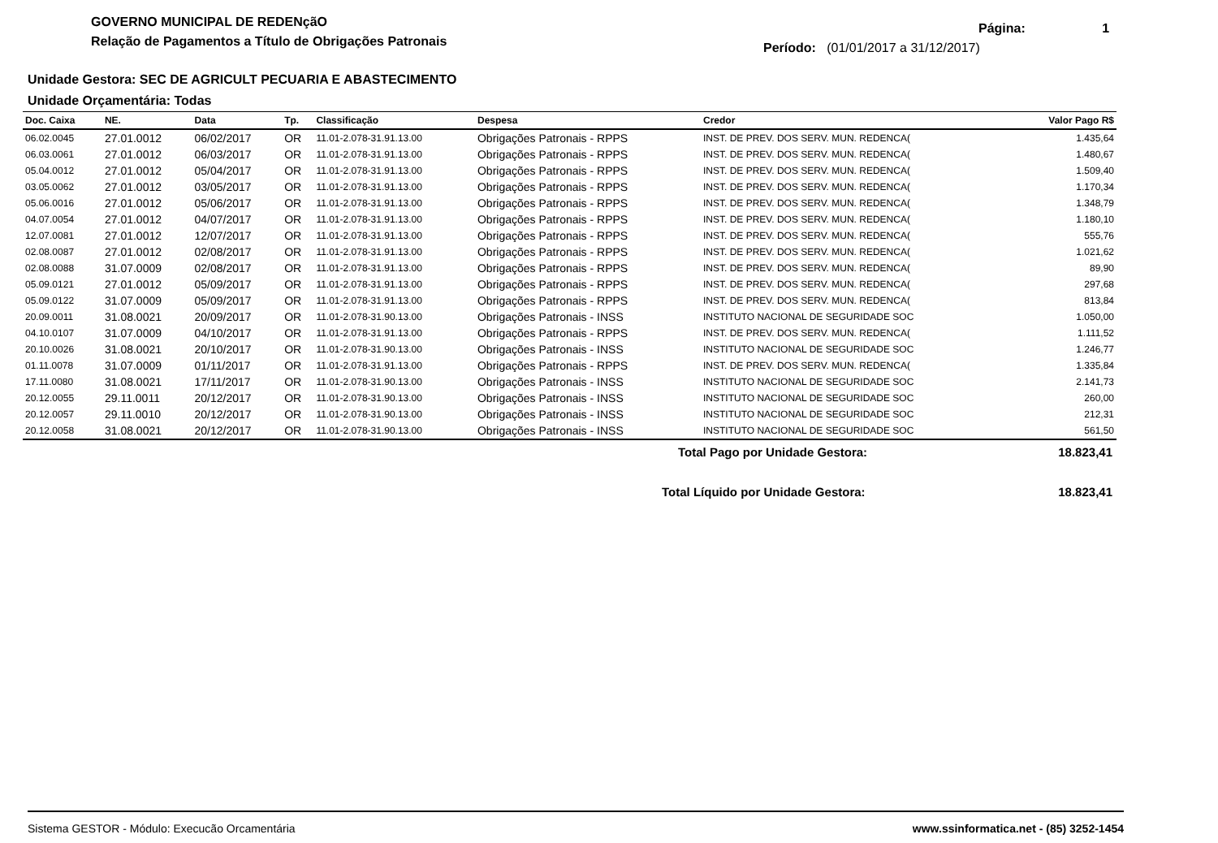GOVERNO MUNICIPAL DE REDENçãO
Relação de Pagamentos a Título de Obrigações Patronais
Página: 1
Período: (01/01/2017 a 31/12/2017)
Unidade Gestora: SEC DE AGRICULT PECUARIA E ABASTECIMENTO
Unidade Orçamentária: Todas
| Doc. Caixa | NE. | Data | Tp. | Classificação | Despesa | Credor | Valor Pago R$ |
| --- | --- | --- | --- | --- | --- | --- | --- |
| 06.02.0045 | 27.01.0012 | 06/02/2017 | OR | 11.01-2.078-31.91.13.00 | Obrigações Patronais - RPPS | INST. DE PREV. DOS SERV. MUN. REDENCA( | 1.435,64 |
| 06.03.0061 | 27.01.0012 | 06/03/2017 | OR | 11.01-2.078-31.91.13.00 | Obrigações Patronais - RPPS | INST. DE PREV. DOS SERV. MUN. REDENCA( | 1.480,67 |
| 05.04.0012 | 27.01.0012 | 05/04/2017 | OR | 11.01-2.078-31.91.13.00 | Obrigações Patronais - RPPS | INST. DE PREV. DOS SERV. MUN. REDENCA( | 1.509,40 |
| 03.05.0062 | 27.01.0012 | 03/05/2017 | OR | 11.01-2.078-31.91.13.00 | Obrigações Patronais - RPPS | INST. DE PREV. DOS SERV. MUN. REDENCA( | 1.170,34 |
| 05.06.0016 | 27.01.0012 | 05/06/2017 | OR | 11.01-2.078-31.91.13.00 | Obrigações Patronais - RPPS | INST. DE PREV. DOS SERV. MUN. REDENCA( | 1.348,79 |
| 04.07.0054 | 27.01.0012 | 04/07/2017 | OR | 11.01-2.078-31.91.13.00 | Obrigações Patronais - RPPS | INST. DE PREV. DOS SERV. MUN. REDENCA( | 1.180,10 |
| 12.07.0081 | 27.01.0012 | 12/07/2017 | OR | 11.01-2.078-31.91.13.00 | Obrigações Patronais - RPPS | INST. DE PREV. DOS SERV. MUN. REDENCA( | 555,76 |
| 02.08.0087 | 27.01.0012 | 02/08/2017 | OR | 11.01-2.078-31.91.13.00 | Obrigações Patronais - RPPS | INST. DE PREV. DOS SERV. MUN. REDENCA( | 1.021,62 |
| 02.08.0088 | 31.07.0009 | 02/08/2017 | OR | 11.01-2.078-31.91.13.00 | Obrigações Patronais - RPPS | INST. DE PREV. DOS SERV. MUN. REDENCA( | 89,90 |
| 05.09.0121 | 27.01.0012 | 05/09/2017 | OR | 11.01-2.078-31.91.13.00 | Obrigações Patronais - RPPS | INST. DE PREV. DOS SERV. MUN. REDENCA( | 297,68 |
| 05.09.0122 | 31.07.0009 | 05/09/2017 | OR | 11.01-2.078-31.91.13.00 | Obrigações Patronais - RPPS | INST. DE PREV. DOS SERV. MUN. REDENCA( | 813,84 |
| 20.09.0011 | 31.08.0021 | 20/09/2017 | OR | 11.01-2.078-31.90.13.00 | Obrigações Patronais - INSS | INSTITUTO NACIONAL DE SEGURIDADE SOC | 1.050,00 |
| 04.10.0107 | 31.07.0009 | 04/10/2017 | OR | 11.01-2.078-31.91.13.00 | Obrigações Patronais - RPPS | INST. DE PREV. DOS SERV. MUN. REDENCA( | 1.111,52 |
| 20.10.0026 | 31.08.0021 | 20/10/2017 | OR | 11.01-2.078-31.90.13.00 | Obrigações Patronais - INSS | INSTITUTO NACIONAL DE SEGURIDADE SOC | 1.246,77 |
| 01.11.0078 | 31.07.0009 | 01/11/2017 | OR | 11.01-2.078-31.91.13.00 | Obrigações Patronais - RPPS | INST. DE PREV. DOS SERV. MUN. REDENCA( | 1.335,84 |
| 17.11.0080 | 31.08.0021 | 17/11/2017 | OR | 11.01-2.078-31.90.13.00 | Obrigações Patronais - INSS | INSTITUTO NACIONAL DE SEGURIDADE SOC | 2.141,73 |
| 20.12.0055 | 29.11.0011 | 20/12/2017 | OR | 11.01-2.078-31.90.13.00 | Obrigações Patronais - INSS | INSTITUTO NACIONAL DE SEGURIDADE SOC | 260,00 |
| 20.12.0057 | 29.11.0010 | 20/12/2017 | OR | 11.01-2.078-31.90.13.00 | Obrigações Patronais - INSS | INSTITUTO NACIONAL DE SEGURIDADE SOC | 212,31 |
| 20.12.0058 | 31.08.0021 | 20/12/2017 | OR | 11.01-2.078-31.90.13.00 | Obrigações Patronais - INSS | INSTITUTO NACIONAL DE SEGURIDADE SOC | 561,50 |
Total Pago por Unidade Gestora: 18.823,41
Total Líquido por Unidade Gestora: 18.823,41
Sistema GESTOR - Módulo: Execucão Orcamentária www.ssinformatica.net - (85) 3252-1454